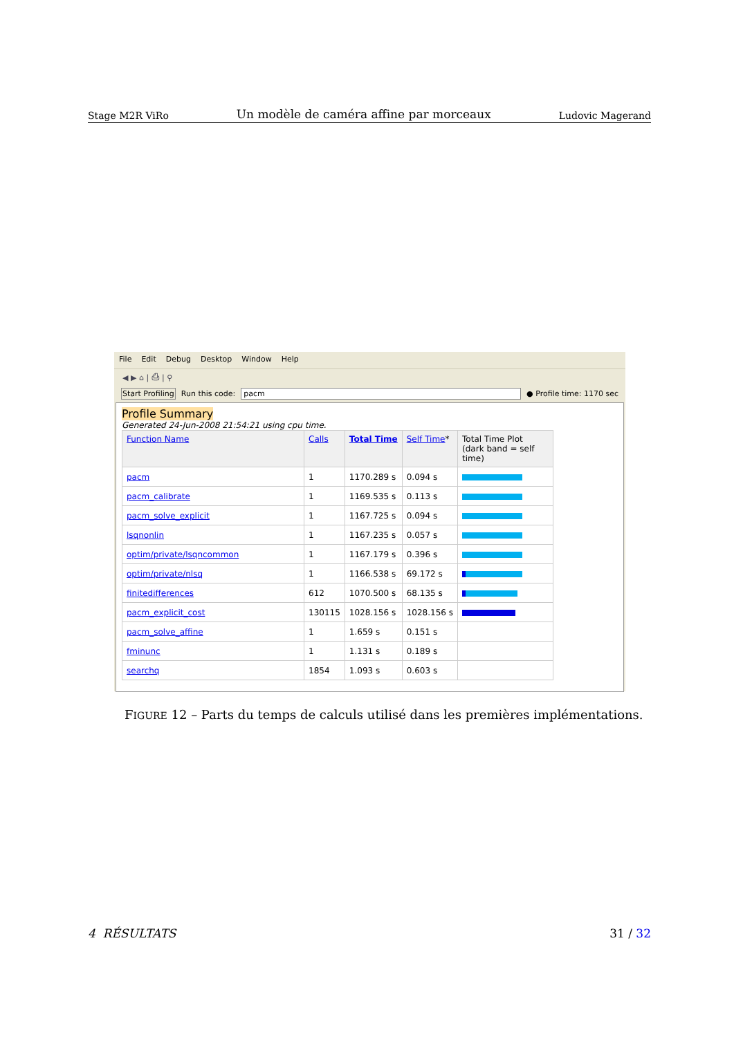Stage M2R ViRo Un modèle de caméra affine par morceaux Ludovic Magerand
File Edit Debug Desktop Window Help
◀ ▶ ⌂ | ⎙ | ⚲
Start Profiling Run this code: pacm ● Profile time: 1170 sec
Profile Summary
Generated 24-Jun-2008 21:54:21 using cpu time.
| Function Name | Calls | Total Time | Self Time * | Total Time Plot (dark band = self time) |
| --- | --- | --- | --- | --- |
| pacm | 1 | 1170.289 s | 0.094 s | |
| pacm_calibrate | 1 | 1169.535 s | 0.113 s | |
| pacm_solve_explicit | 1 | 1167.725 s | 0.094 s | |
| lsqnonlin | 1 | 1167.235 s | 0.057 s | |
| optim/private/lsqncommon | 1 | 1167.179 s | 0.396 s | |
| optim/private/nlsq | 1 | 1166.538 s | 69.172 s | |
| finitedifferences | 612 | 1070.500 s | 68.135 s | |
| pacm_explicit_cost | 130115 | 1028.156 s | 1028.156 s | |
| pacm_solve_affine | 1 | 1.659 s | 0.151 s | |
| fminunc | 1 | 1.131 s | 0.189 s | |
| searchq | 1854 | 1.093 s | 0.603 s | |
FIGURE 12 – Parts du temps de calculs utilisé dans les premières implémentations.
4 RÉSULTATS 31 / 32